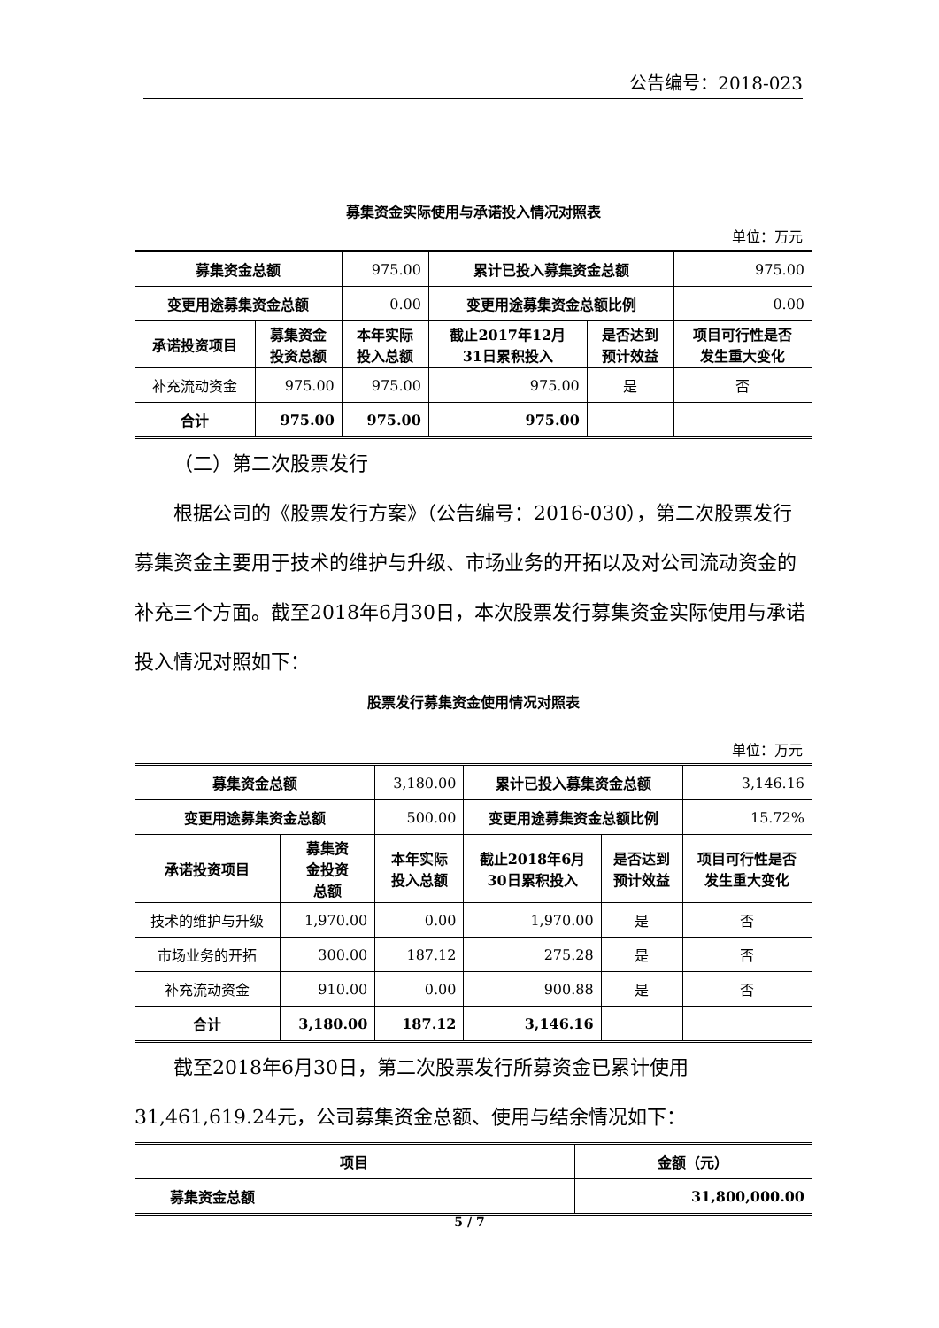公告编号：2018-023
募集资金实际使用与承诺投入情况对照表
单位：万元
| 募集资金总额 | | 975.00 | 累计已投入募集资金总额 | | 975.00 |
| 变更用途募集资金总额 | | 0.00 | 变更用途募集资金总额比例 | | 0.00 |
| 承诺投资项目 | 募集资金 投资总额 | 本年实际 投入总额 | 截止2017年12月 31日累积投入 | 是否达到 预计效益 | 项目可行性是否 发生重大变化 |
| 补充流动资金 | 975.00 | 975.00 | 975.00 | 是 | 否 |
| 合计 | 975.00 | 975.00 | 975.00 | | |
（二）第二次股票发行
根据公司的《股票发行方案》（公告编号：2016-030），第二次股票发行募集资金主要用于技术的维护与升级、市场业务的开拓以及对公司流动资金的补充三个方面。截至2018年6月30日，本次股票发行募集资金实际使用与承诺投入情况对照如下：
股票发行募集资金使用情况对照表
单位：万元
| 募集资金总额 | | 3,180.00 | 累计已投入募集资金总额 | | 3,146.16 |
| 变更用途募集资金总额 | | 500.00 | 变更用途募集资金总额比例 | | 15.72% |
| 承诺投资项目 | 募集资 金投资 总额 | 本年实际 投入总额 | 截止2018年6月 30日累积投入 | 是否达到 预计效益 | 项目可行性是否 发生重大变化 |
| 技术的维护与升级 | 1,970.00 | 0.00 | 1,970.00 | 是 | 否 |
| 市场业务的开拓 | 300.00 | 187.12 | 275.28 | 是 | 否 |
| 补充流动资金 | 910.00 | 0.00 | 900.88 | 是 | 否 |
| 合计 | 3,180.00 | 187.12 | 3,146.16 | | |
截至2018年6月30日，第二次股票发行所募资金已累计使用31,461,619.24元，公司募集资金总额、使用与结余情况如下：
| 项目 | 金额（元） |
| --- | --- |
| 募集资金总额 | 31,800,000.00 |
5 / 7